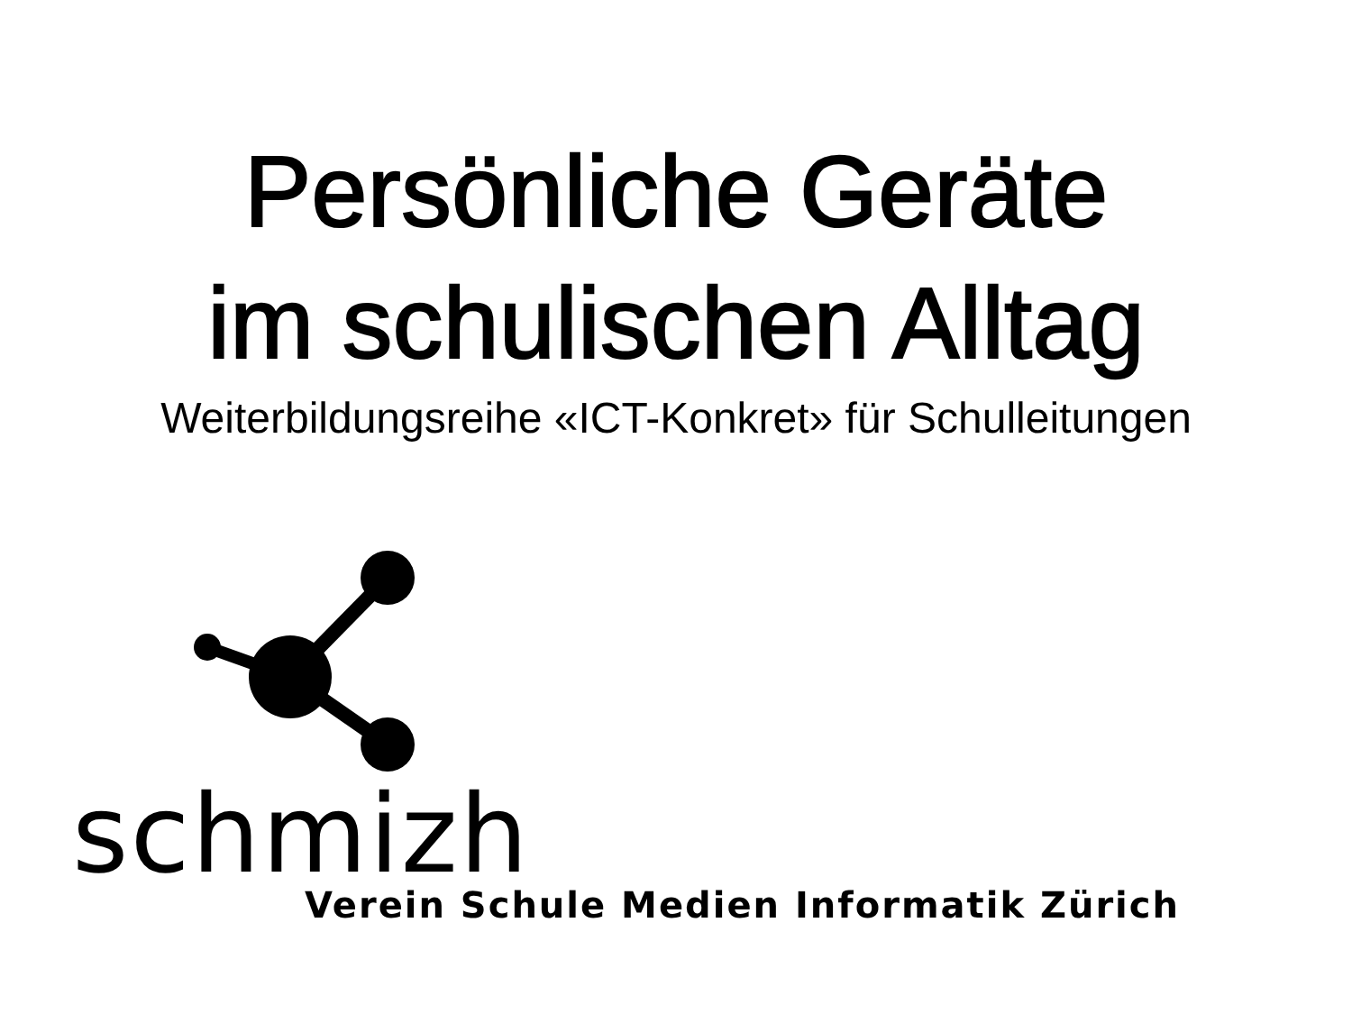Persönliche Geräte
im schulischen Alltag
Weiterbildungsreihe «ICT-Konkret» für Schulleitungen
schmizh
Verein Schule Medien Informatik Zürich